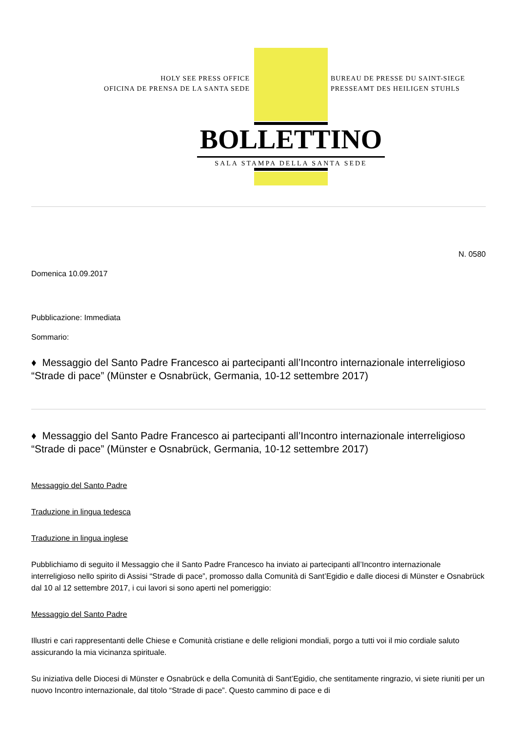HOLY SEE PRESS OFFICE
OFICINA DE PRENSA DE LA SANTA SEDE
BUREAU DE PRESSE DU SAINT-SIEGE
PRESSEAMT DES HEILIGEN STUHLS
BOLLETTINO
SALA STAMPA DELLA SANTA SEDE
N. 0580
Domenica 10.09.2017
Pubblicazione: Immediata
Sommario:
♦ Messaggio del Santo Padre Francesco ai partecipanti all’Incontro internazionale interreligioso “Strade di pace” (Münster e Osnabrück, Germania, 10-12 settembre 2017)
♦ Messaggio del Santo Padre Francesco ai partecipanti all’Incontro internazionale interreligioso “Strade di pace” (Münster e Osnabrück, Germania, 10-12 settembre 2017)
Messaggio del Santo Padre
Traduzione in lingua tedesca
Traduzione in lingua inglese
Pubblichiamo di seguito il Messaggio che il Santo Padre Francesco ha inviato ai partecipanti all’Incontro internazionale interreligioso nello spirito di Assisi “Strade di pace”, promosso dalla Comunità di Sant’Egidio e dalle diocesi di Münster e Osnabrück dal 10 al 12 settembre 2017, i cui lavori si sono aperti nel pomeriggio:
Messaggio del Santo Padre
Illustri e cari rappresentanti delle Chiese e Comunità cristiane e delle religioni mondiali, porgo a tutti voi il mio cordiale saluto assicurando la mia vicinanza spirituale.
Su iniziativa delle Diocesi di Münster e Osnabrück e della Comunità di Sant’Egidio, che sentitamente ringrazio, vi siete riuniti per un nuovo Incontro internazionale, dal titolo “Strade di pace”. Questo cammino di pace e di